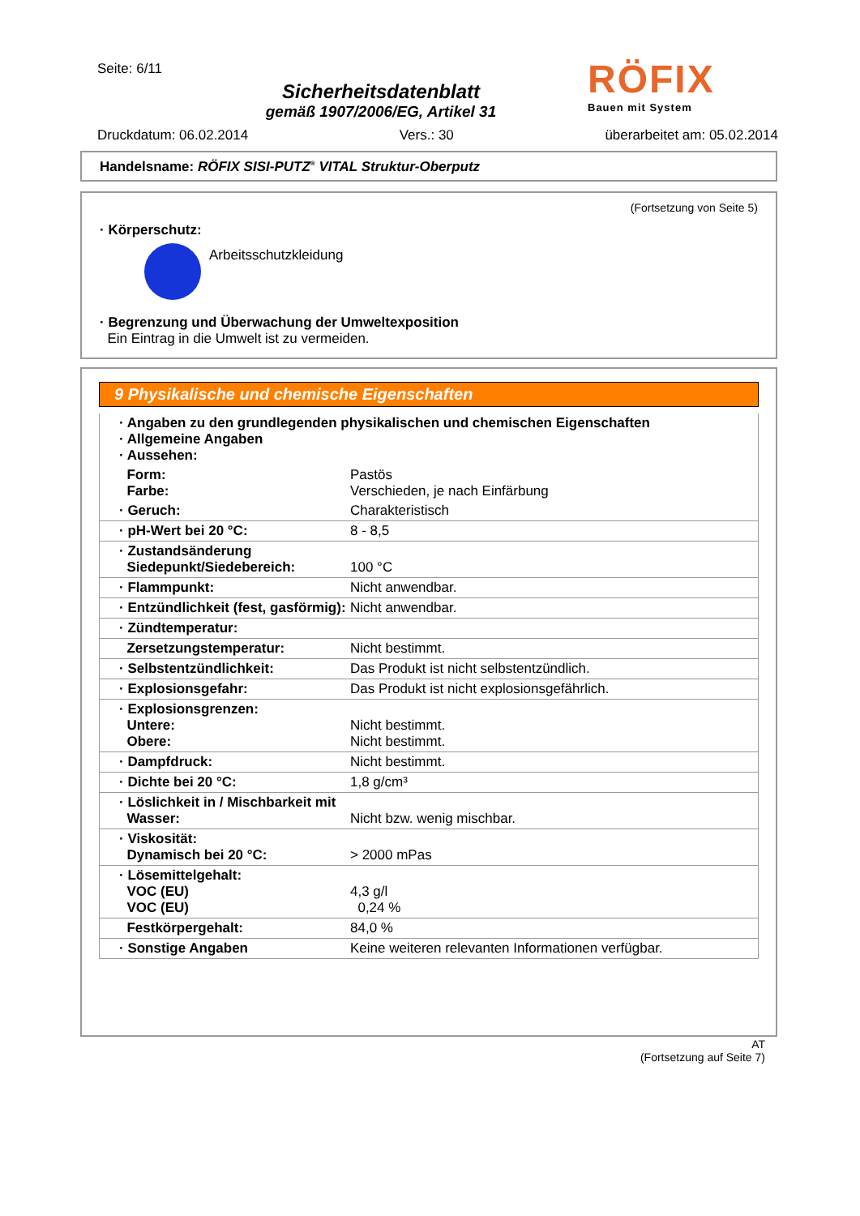Seite: 6/11
Sicherheitsdatenblatt
gemäß 1907/2006/EG, Artikel 31
Druckdatum: 06.02.2014 Vers.: 30 überarbeitet am: 05.02.2014
RÖFIX
Bauen mit System
Handelsname: RÖFIX SISI-PUTZ<sup>®</sup> VITAL Struktur-Oberputz
(Fortsetzung von Seite 5)
· Körperschutz:
Arbeitsschutzkleidung
· Begrenzung und Überwachung der Umweltexposition
Ein Eintrag in die Umwelt ist zu vermeiden.
9 Physikalische und chemische Eigenschaften
| · Angaben zu den grundlegenden physikalischen und chemischen Eigenschaften · Allgemeine Angaben · Aussehen: | |
| Form: Farbe: | Pastös Verschieden, je nach Einfärbung |
| · Geruch: | Charakteristisch |
| · pH-Wert bei 20 °C: | 8 - 8,5 |
| · Zustandsänderung Siedepunkt/Siedebereich: | 100 °C |
| · Flammpunkt: | Nicht anwendbar. |
| · Entzündlichkeit (fest, gasförmig): | Nicht anwendbar. |
| · Zündtemperatur: | |
| Zersetzungstemperatur: | Nicht bestimmt. |
| · Selbstentzündlichkeit: | Das Produkt ist nicht selbstentzündlich. |
| · Explosionsgefahr: | Das Produkt ist nicht explosionsgefährlich. |
| · Explosionsgrenzen: Untere: Obere: | Nicht bestimmt. Nicht bestimmt. |
| · Dampfdruck: | Nicht bestimmt. |
| · Dichte bei 20 °C: | 1,8 g/cm³ |
| · Löslichkeit in / Mischbarkeit mit Wasser: | Nicht bzw. wenig mischbar. |
| · Viskosität: Dynamisch bei 20 °C: | > 2000 mPas |
| · Lösemittelgehalt: VOC (EU) VOC (EU) | 4,3 g/l 0,24 % |
| Festkörpergehalt: | 84,0 % |
| · Sonstige Angaben | Keine weiteren relevanten Informationen verfügbar. |
AT
(Fortsetzung auf Seite 7)